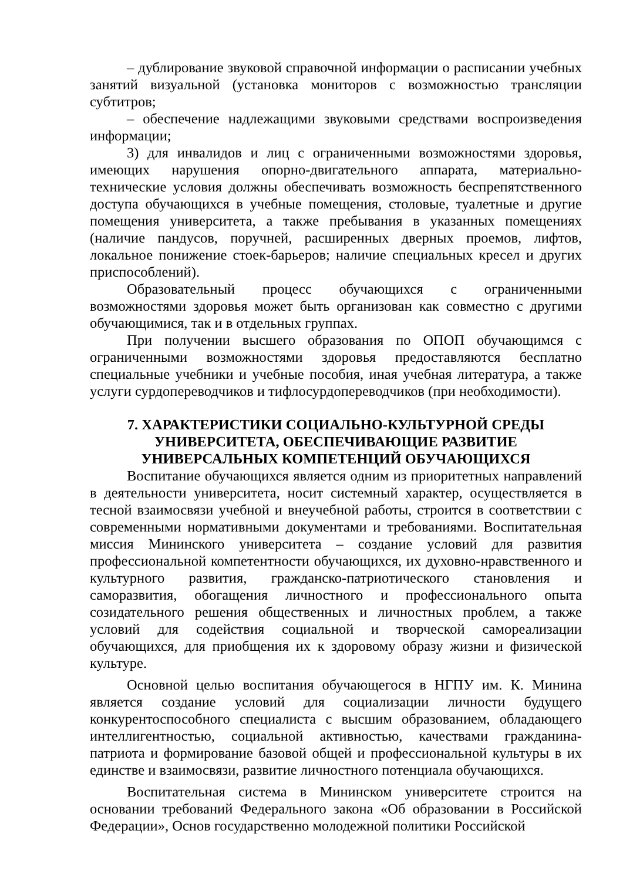– дублирование звуковой справочной информации о расписании учебных занятий визуальной (установка мониторов с возможностью трансляции субтитров;
– обеспечение надлежащими звуковыми средствами воспроизведения информации;
3) для инвалидов и лиц с ограниченными возможностями здоровья, имеющих нарушения опорно-двигательного аппарата, материально-технические условия должны обеспечивать возможность беспрепятственного доступа обучающихся в учебные помещения, столовые, туалетные и другие помещения университета, а также пребывания в указанных помещениях (наличие пандусов, поручней, расширенных дверных проемов, лифтов, локальное понижение стоек-барьеров; наличие специальных кресел и других приспособлений).
Образовательный процесс обучающихся с ограниченными возможностями здоровья может быть организован как совместно с другими обучающимися, так и в отдельных группах.
При получении высшего образования по ОПОП обучающимся с ограниченными возможностями здоровья предоставляются бесплатно специальные учебники и учебные пособия, иная учебная литература, а также услуги сурдопереводчиков и тифлосурдопереводчиков (при необходимости).
7. ХАРАКТЕРИСТИКИ СОЦИАЛЬНО-КУЛЬТУРНОЙ СРЕДЫ УНИВЕРСИТЕТА, ОБЕСПЕЧИВАЮЩИЕ РАЗВИТИЕ УНИВЕРСАЛЬНЫХ КОМПЕТЕНЦИЙ ОБУЧАЮЩИХСЯ
Воспитание обучающихся является одним из приоритетных направлений в деятельности университета, носит системный характер, осуществляется в тесной взаимосвязи учебной и внеучебной работы, строится в соответствии с современными нормативными документами и требованиями. Воспитательная миссия Мининского университета – создание условий для развития профессиональной компетентности обучающихся, их духовно-нравственного и культурного развития, гражданско-патриотического становления и саморазвития, обогащения личностного и профессионального опыта созидательного решения общественных и личностных проблем, а также условий для содействия социальной и творческой самореализации обучающихся, для приобщения их к здоровому образу жизни и физической культуре.
Основной целью воспитания обучающегося в НГПУ им. К. Минина является создание условий для социализации личности будущего конкурентоспособного специалиста с высшим образованием, обладающего интеллигентностью, социальной активностью, качествами гражданина-патриота и формирование базовой общей и профессиональной культуры в их единстве и взаимосвязи, развитие личностного потенциала обучающихся.
Воспитательная система в Мининском университете строится на основании требований Федерального закона «Об образовании в Российской Федерации», Основ государственно молодежной политики Российской